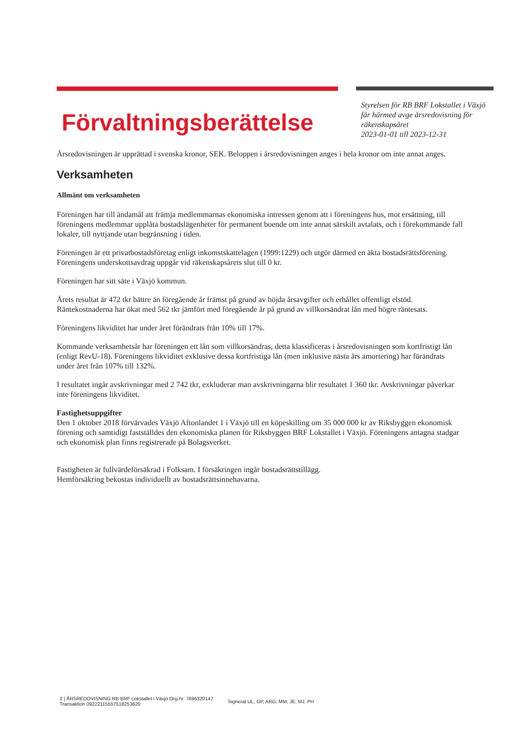Förvaltningsberättelse
Styrelsen för RB BRF Lokstallet i Växjö
får härmed avge årsredovisning för
räkenskapsåret
2023-01-01 till 2023-12-31
Årsredovisningen är upprättad i svenska kronor, SEK. Beloppen i årsredovisningen anges i hela kronor om inte annat anges.
Verksamheten
Allmänt om verksamheten
Föreningen har till ändamål att främja medlemmarnas ekonomiska intressen genom att i föreningens hus, mot ersättning, till föreningens medlemmar upplåta bostadslägenheter för permanent boende om inte annat särskilt avtalats, och i förekommande fall lokaler, till nyttjande utan begränsning i tiden.
Föreningen är ett privatbostadsföretag enligt inkomstskattelagen (1999:1229) och utgör därmed en äkta bostadsrättsförening. Föreningens underskottsavdrag uppgår vid räkenskapsårets slut till 0 kr.
Föreningen har sitt säte i Växjö kommun.
Årets resultat är 472 tkr bättre än föregående år främst på grund av höjda årsavgifter och erhållet offentligt elstöd. Räntekostnaderna har ökat med 562 tkr jämfört med föregående år på grund av villkorsändrat lån med högre räntesats.
Föreningens likviditet har under året förändrats från 10% till 17%.
Kommande verksamhetsår har föreningen ett lån som villkorsändras, detta klassificeras i årsredovisningen som kortfristigt lån (enligt RevU-18). Föreningens likviditet exklusive dessa kortfristiga lån (men inklusive nästa års amortering) har förändrats under året från 107% till 132%.
I resultatet ingår avskrivningar med 2 742 tkr, exkluderar man avskrivningarna blir resultatet 1 360 tkr. Avskrivningar påverkar inte föreningens likviditet.
Fastighetsuppgifter
Den 1 oktober 2018 förvärvades Växjö Aftonlandet 1 i Växjö till en köpeskilling om 35 000 000 kr av Riksbyggen ekonomisk förening och samtidigt fastställdes den ekonomiska planen för Riksbyggen BRF Lokstallet i Växjö. Föreningens antagna stadgar och ekonomisk plan finns registrerade på Bolagsverket.
Fastigheten är fullvärdeförsäkrad i Folksam. I försäkringen ingår bostadsrättstillägg.
Hemförsäkring bekostas individuellt av bostadsrättsinnehavarna.
2 | ÅRSREDOVISNING RB BRF Lokstallet i Växjö Org.nr: 7696320147
Transaktion 09222115557518253620 Signerat UL, GP, ARG, MM, JE, MJ, PH